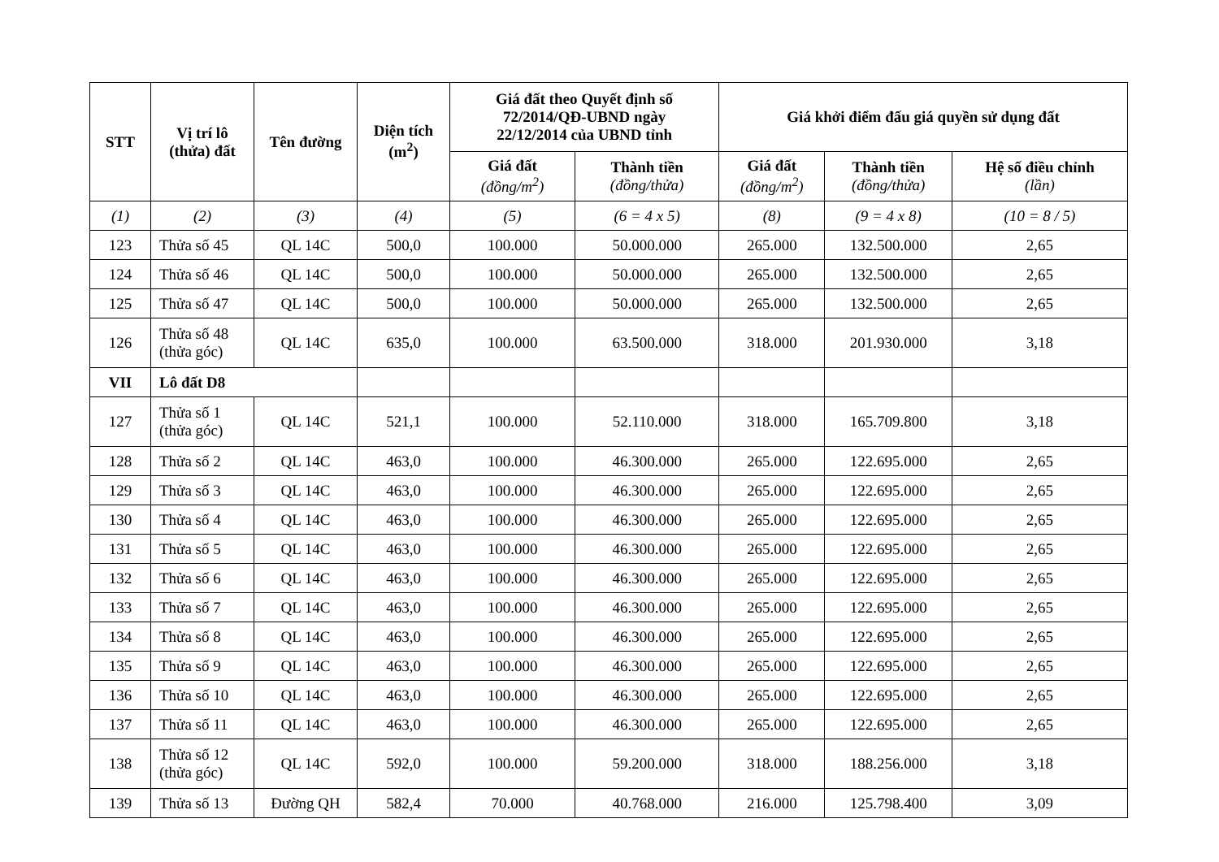| STT | Vị trí lô (thửa) đất | Tên đường | Diện tích (m<sup>2</sup>) | Giá đất theo Quyết định số 72/2014/QĐ-UBND ngày 22/12/2014 của UBND tỉnh | | Giá khởi điểm đấu giá quyền sử dụng đất | | |
| --- | --- | --- | --- | --- | --- | --- | --- | --- |
| | | | | Giá đất (đồng/m<sup>2</sup>) | Thành tiền (đồng/thửa) | Giá đất (đồng/m<sup>2</sup>) | Thành tiền (đồng/thửa) | Hệ số điều chỉnh (lần) |
| (1) | (2) | (3) | (4) | (5) | (6 = 4 x 5) | (8) | (9 = 4 x 8) | (10 = 8 / 5) |
| 123 | Thửa số 45 | QL 14C | 500,0 | 100.000 | 50.000.000 | 265.000 | 132.500.000 | 2,65 |
| 124 | Thửa số 46 | QL 14C | 500,0 | 100.000 | 50.000.000 | 265.000 | 132.500.000 | 2,65 |
| 125 | Thửa số 47 | QL 14C | 500,0 | 100.000 | 50.000.000 | 265.000 | 132.500.000 | 2,65 |
| 126 | Thửa số 48 (thửa góc) | QL 14C | 635,0 | 100.000 | 63.500.000 | 318.000 | 201.930.000 | 3,18 |
| VII | Lô đất D8 | | | | | | | |
| 127 | Thửa số 1 (thửa góc) | QL 14C | 521,1 | 100.000 | 52.110.000 | 318.000 | 165.709.800 | 3,18 |
| 128 | Thửa số 2 | QL 14C | 463,0 | 100.000 | 46.300.000 | 265.000 | 122.695.000 | 2,65 |
| 129 | Thửa số 3 | QL 14C | 463,0 | 100.000 | 46.300.000 | 265.000 | 122.695.000 | 2,65 |
| 130 | Thửa số 4 | QL 14C | 463,0 | 100.000 | 46.300.000 | 265.000 | 122.695.000 | 2,65 |
| 131 | Thửa số 5 | QL 14C | 463,0 | 100.000 | 46.300.000 | 265.000 | 122.695.000 | 2,65 |
| 132 | Thửa số 6 | QL 14C | 463,0 | 100.000 | 46.300.000 | 265.000 | 122.695.000 | 2,65 |
| 133 | Thửa số 7 | QL 14C | 463,0 | 100.000 | 46.300.000 | 265.000 | 122.695.000 | 2,65 |
| 134 | Thửa số 8 | QL 14C | 463,0 | 100.000 | 46.300.000 | 265.000 | 122.695.000 | 2,65 |
| 135 | Thửa số 9 | QL 14C | 463,0 | 100.000 | 46.300.000 | 265.000 | 122.695.000 | 2,65 |
| 136 | Thửa số 10 | QL 14C | 463,0 | 100.000 | 46.300.000 | 265.000 | 122.695.000 | 2,65 |
| 137 | Thửa số 11 | QL 14C | 463,0 | 100.000 | 46.300.000 | 265.000 | 122.695.000 | 2,65 |
| 138 | Thửa số 12 (thửa góc) | QL 14C | 592,0 | 100.000 | 59.200.000 | 318.000 | 188.256.000 | 3,18 |
| 139 | Thửa số 13 | Đường QH | 582,4 | 70.000 | 40.768.000 | 216.000 | 125.798.400 | 3,09 |